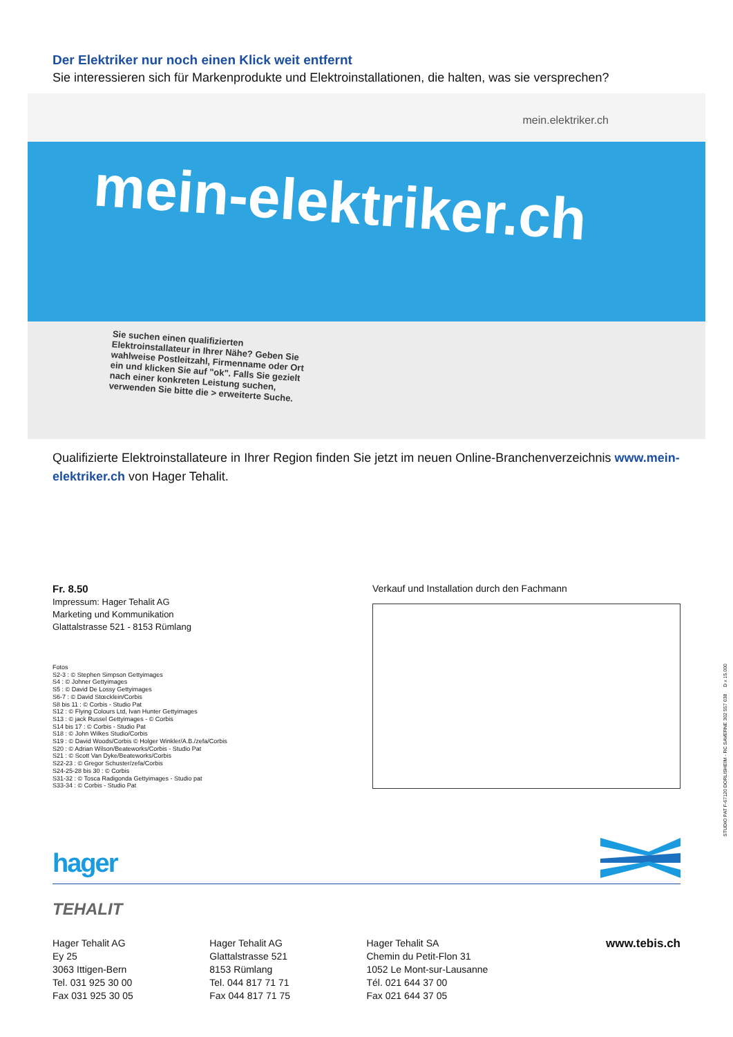Der Elektriker nur noch einen Klick weit entfernt
Sie interessieren sich für Markenprodukte und Elektroinstallationen, die halten, was sie versprechen?
mein.elektriker.ch
mein-elektriker.ch
Sie suchen einen qualifizierten Elektroinstallateur in Ihrer Nähe? Geben Sie wahlweise Postleitzahl, Firmenname oder Ort ein und klicken Sie auf "ok". Falls Sie gezielt nach einer konkreten Leistung suchen, verwenden Sie bitte die > erweiterte Suche.
Qualifizierte Elektroinstallateure in Ihrer Region finden Sie jetzt im neuen Online-Branchenverzeichnis www.mein-elektriker.ch von Hager Tehalit.
Fr. 8.50
Impressum: Hager Tehalit AG
Marketing und Kommunikation
Glattalstrasse 521 - 8153 Rümlang
Fotos
S2-3 : © Stephen Simpson Gettyimages
S4 : © Johner Gettyimages
S5 : © David De Lossy Gettyimages
S6-7 : © David Stœcklein/Corbis
S8 bis 11 : © Corbis - Studio Pat
S12 : © Flying Colours Ltd, Ivan Hunter Gettyimages
S13 : © jack Russel Gettyimages - © Corbis
S14 bis 17 : © Corbis - Studio Pat
S18 : © John Wilkes Studio/Corbis
S19 : © David Woods/Corbis © Holger Winkler/A.B./zefa/Corbis
S20 : © Adrian Wilson/Beateworks/Corbis - Studio Pat
S21 : © Scott Van Dyke/Beateworks/Corbis
S22-23 : © Gregor Schuster/zefa/Corbis
S24-25-28 bis 30 : © Corbis
S31-32 : © Tosca Radigonda Gettyimages - Studio pat
S33-34 : © Corbis - Studio Pat
Verkauf und Installation durch den Fachmann
hager
TEHALIT
Hager Tehalit AG
Ey 25
3063 Ittigen-Bern
Tel. 031 925 30 00
Fax 031 925 30 05
Hager Tehalit AG
Glattalstrasse 521
8153 Rümlang
Tel. 044 817 71 71
Fax 044 817 71 75
Hager Tehalit SA
Chemin du Petit-Flon 31
1052 Le Mont-sur-Lausanne
Tél. 021 644 37 00
Fax 021 644 37 05
www.tebis.ch
STUDIO PAT F-67120 DORLISHEIM - RC SAVERNE 302 557 038 D x 15.000